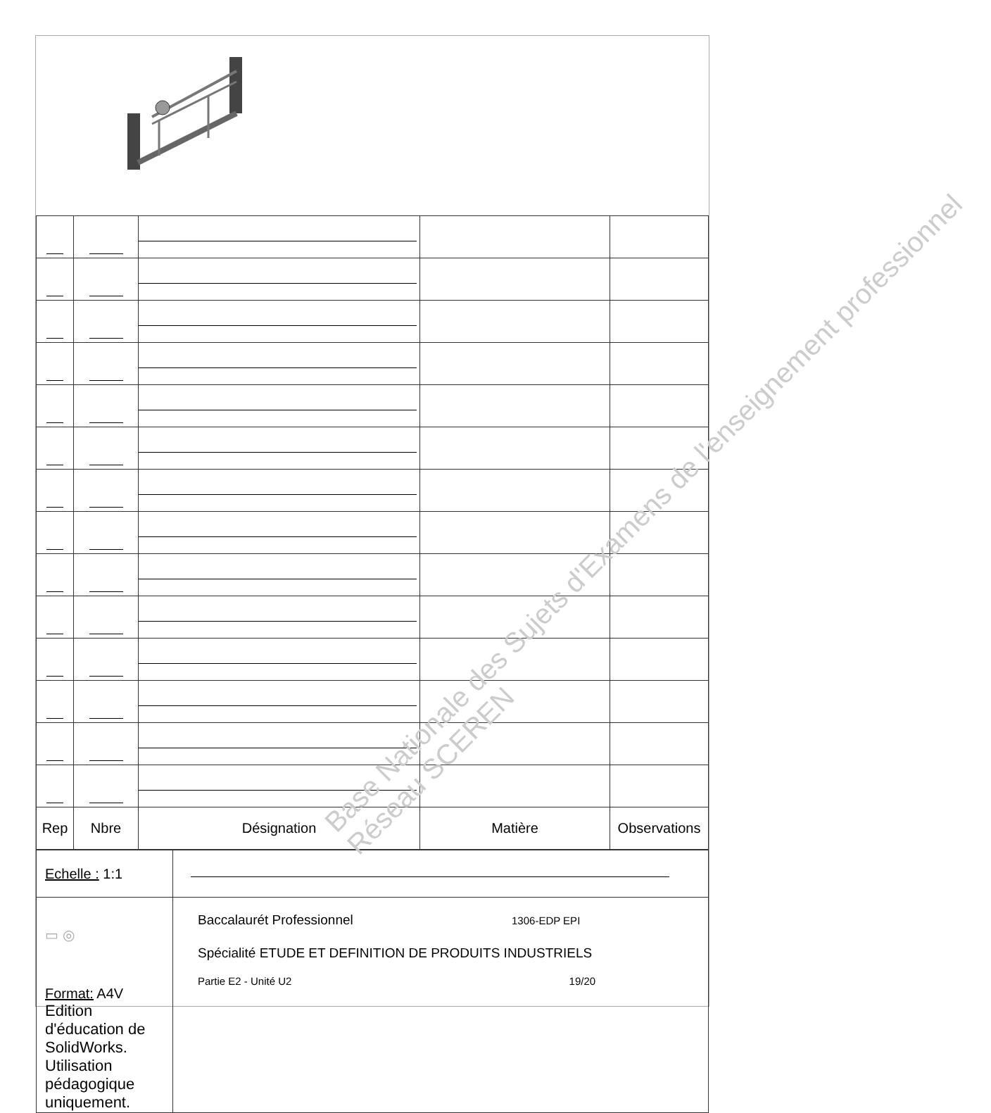| Rep | Nbre | Désignation | Matière | Observations |
| --- | --- | --- | --- | --- |
| Echelle : 1:1 | |
| ▭ ◎ Format: A4V Edition d'éducation de SolidWorks. Utilisation pédagogique uniquement. | Baccalaurét Professionnel 1306-EDP EPI Spécialité ETUDE ET DEFINITION DE PRODUITS INDUSTRIELS Partie E2 - Unité U2 19/20 |
Base Nationale des Sujets d'Examens de l'enseignement professionnel
Réseau SCEREN